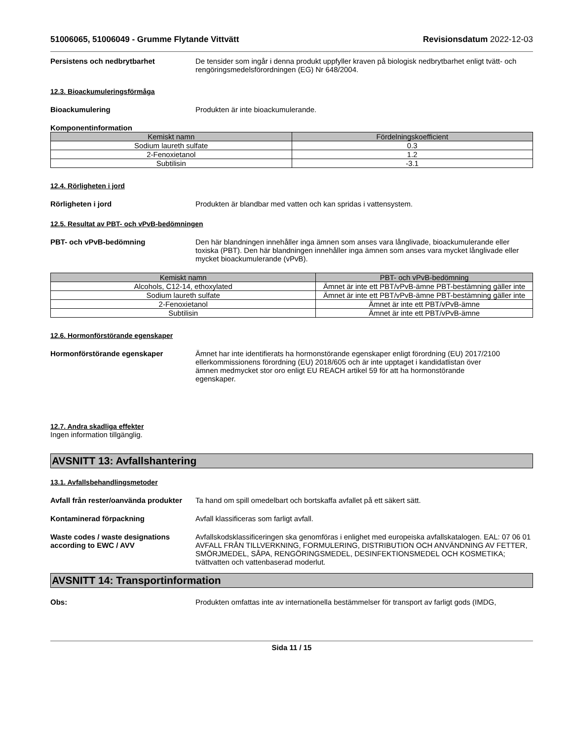51006065, 51006049 - Grumme Flytande Vittvätt Revisionsdatum 2022-12-03
Persistens och nedbrytbarhet De tensider som ingår i denna produkt uppfyller kraven på biologisk nedbrytbarhet enligt tvätt- och rengöringsmedelsförordningen (EG) Nr 648/2004.
12.3. Bioackumuleringsförmåga
Bioackumulering Produkten är inte bioackumulerande.
Komponentinformation
| Kemiskt namn | Fördelningskoefficient |
| --- | --- |
| Sodium laureth sulfate | 0.3 |
| 2-Fenoxietanol | 1.2 |
| Subtilisin | -3.1 |
12.4. Rörligheten i jord
Rörligheten i jord Produkten är blandbar med vatten och kan spridas i vattensystem.
12.5. Resultat av PBT- och vPvB-bedömningen
PBT- och vPvB-bedömning Den här blandningen innehåller inga ämnen som anses vara långlivade, bioackumulerande eller toxiska (PBT). Den här blandningen innehåller inga ämnen som anses vara mycket långlivade eller mycket bioackumulerande (vPvB).
| Kemiskt namn | PBT- och vPvB-bedömning |
| --- | --- |
| Alcohols, C12-14, ethoxylated | Ämnet är inte ett PBT/vPvB-ämne PBT-bestämning gäller inte |
| Sodium laureth sulfate | Ämnet är inte ett PBT/vPvB-ämne PBT-bestämning gäller inte |
| 2-Fenoxietanol | Ämnet är inte ett PBT/vPvB-ämne |
| Subtilisin | Ämnet är inte ett PBT/vPvB-ämne |
12.6. Hormonförstörande egenskaper
Hormonförstörande egenskaper Ämnet har inte identifierats ha hormonstörande egenskaper enligt förordning (EU) 2017/2100 ellerkommissionens förordning (EU) 2018/605 och är inte upptaget i kandidatlistan över ämnen medmycket stor oro enligt EU REACH artikel 59 för att ha hormonstörande egenskaper.
12.7. Andra skadliga effekter
Ingen information tillgänglig.
AVSNITT 13: Avfallshantering
13.1. Avfallsbehandlingsmetoder
Avfall från rester/oanvända produkter
Ta hand om spill omedelbart och bortskaffa avfallet på ett säkert sätt.
Kontaminerad förpackning Avfall klassificeras som farligt avfall.
Waste codes / waste designations according to EWC / AVV
Avfallskodsklassificeringen ska genomföras i enlighet med europeiska avfallskatalogen. EAL: 07 06 01 AVFALL FRÅN TILLVERKNING, FORMULERING, DISTRIBUTION OCH ANVÄNDNING AV FETTER, SMÖRJMEDEL, SÅPA, RENGÖRINGSMEDEL, DESINFEKTIONSMEDEL OCH KOSMETIKA; tvättvatten och vattenbaserad moderlut.
AVSNITT 14: Transportinformation
Obs: Produkten omfattas inte av internationella bestämmelser för transport av farligt gods (IMDG,
Sida 11 / 15